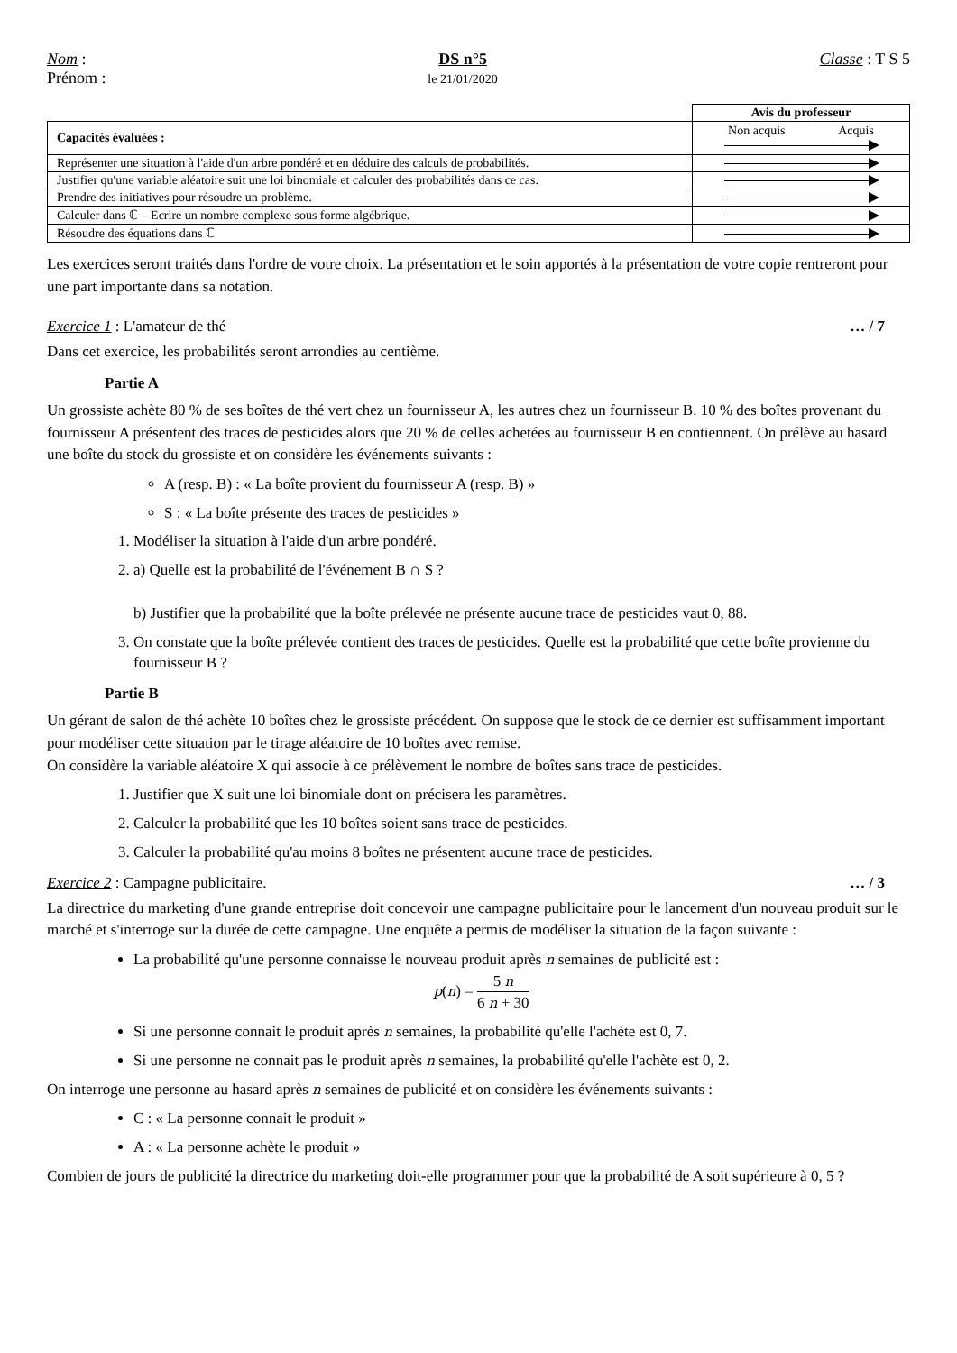Nom :
Prénom :
DS n°5
le 21/01/2020
Classe : T S 5
| | Avis du professeur |
| Capacités évaluées : | Non acquis Acquis |
| Représenter une situation à l'aide d'un arbre pondéré et en déduire des calculs de probabilités. | |
| Justifier qu'une variable aléatoire suit une loi binomiale et calculer des probabilités dans ce cas. | |
| Prendre des initiatives pour résoudre un problème. | |
| Calculer dans ℂ – Ecrire un nombre complexe sous forme algébrique. | |
| Résoudre des équations dans ℂ | |
Les exercices seront traités dans l'ordre de votre choix. La présentation et le soin apportés à la présentation de votre copie rentreront pour une part importante dans sa notation.
Exercice 1 : L'amateur de thé … / 7
Dans cet exercice, les probabilités seront arrondies au centième.
Partie A
Un grossiste achète 80 % de ses boîtes de thé vert chez un fournisseur A, les autres chez un fournisseur B. 10 % des boîtes provenant du fournisseur A présentent des traces de pesticides alors que 20 % de celles achetées au fournisseur B en contiennent. On prélève au hasard une boîte du stock du grossiste et on considère les événements suivants :
A (resp. B) : « La boîte provient du fournisseur A (resp. B) »
S : « La boîte présente des traces de pesticides »
1. Modéliser la situation à l'aide d'un arbre pondéré.
2. a) Quelle est la probabilité de l'événement B ∩ S ?
b) Justifier que la probabilité que la boîte prélevée ne présente aucune trace de pesticides vaut 0, 88.
3. On constate que la boîte prélevée contient des traces de pesticides. Quelle est la probabilité que cette boîte provienne du fournisseur B ?
Partie B
Un gérant de salon de thé achète 10 boîtes chez le grossiste précédent. On suppose que le stock de ce dernier est suffisamment important pour modéliser cette situation par le tirage aléatoire de 10 boîtes avec remise.
On considère la variable aléatoire X qui associe à ce prélèvement le nombre de boîtes sans trace de pesticides.
1. Justifier que X suit une loi binomiale dont on précisera les paramètres.
2. Calculer la probabilité que les 10 boîtes soient sans trace de pesticides.
3. Calculer la probabilité qu'au moins 8 boîtes ne présentent aucune trace de pesticides.
Exercice 2 : Campagne publicitaire. … / 3
La directrice du marketing d'une grande entreprise doit concevoir une campagne publicitaire pour le lancement d'un nouveau produit sur le marché et s'interroge sur la durée de cette campagne. Une enquête a permis de modéliser la situation de la façon suivante :
La probabilité qu'une personne connaisse le nouveau produit après n semaines de publicité est :
p(n) = 5 n 6 n + 30
Si une personne connait le produit après n semaines, la probabilité qu'elle l'achète est 0, 7.
Si une personne ne connait pas le produit après n semaines, la probabilité qu'elle l'achète est 0, 2.
On interroge une personne au hasard après n semaines de publicité et on considère les événements suivants :
C : « La personne connait le produit »
A : « La personne achète le produit »
Combien de jours de publicité la directrice du marketing doit-elle programmer pour que la probabilité de A soit supérieure à 0, 5 ?